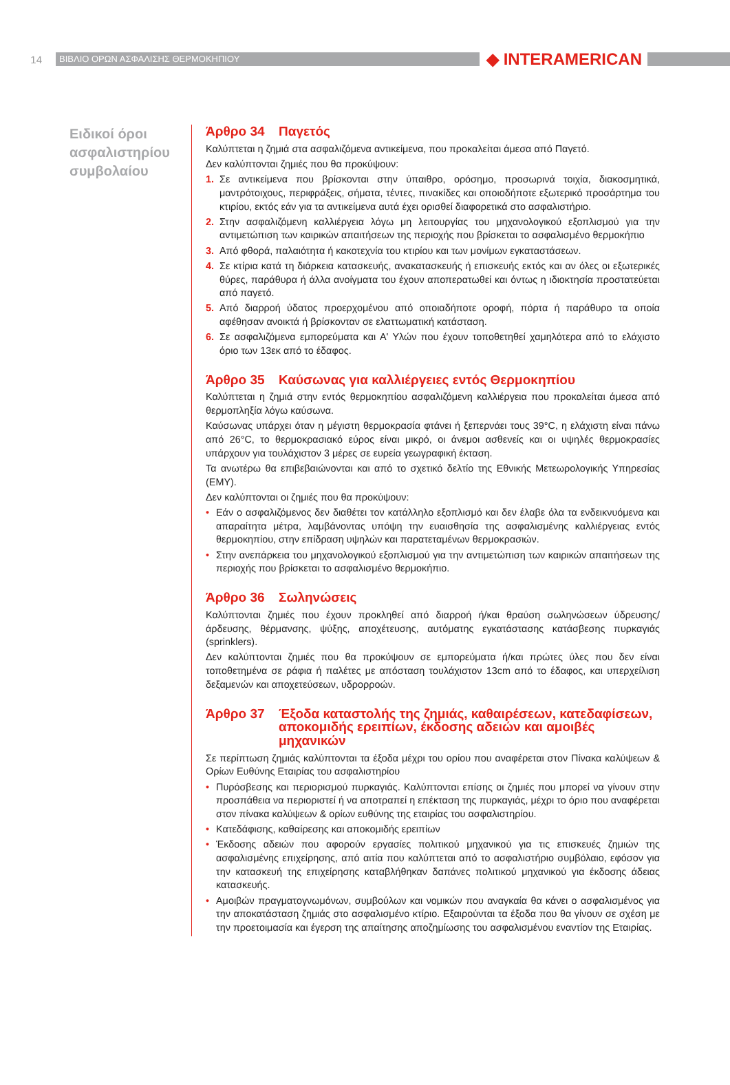14
ΒΙΒΛΙΟ ΟΡΩΝ ΑΣΦΑΛΙΣΗΣ ΘΕΡΜΟΚΗΠΙΟΥ
◆ INTERAMERICAN
Ειδικοί όροι ασφαλιστηρίου συμβολαίου
Άρθρο 34 Παγετός
Καλύπτεται η ζημιά στα ασφαλιζόμενα αντικείμενα, που προκαλείται άμεσα από Παγετό.
Δεν καλύπτονται ζημιές που θα προκύψουν:
1. Σε αντικείμενα που βρίσκονται στην ύπαιθρο, ορόσημο, προσωρινά τοιχία, διακοσμητικά, μαντρότοιχους, περιφράξεις, σήματα, τέντες, πινακίδες και οποιοδήποτε εξωτερικό προσάρτημα του κτιρίου, εκτός εάν για τα αντικείμενα αυτά έχει ορισθεί διαφορετικά στο ασφαλιστήριο.
2. Στην ασφαλιζόμενη καλλιέργεια λόγω μη λειτουργίας του μηχανολογικού εξοπλισμού για την αντιμετώπιση των καιρικών απαιτήσεων της περιοχής που βρίσκεται το ασφαλισμένο θερμοκήπιο
3. Από φθορά, παλαιότητα ή κακοτεχνία του κτιρίου και των μονίμων εγκαταστάσεων.
4. Σε κτίρια κατά τη διάρκεια κατασκευής, ανακατασκευής ή επισκευής εκτός και αν όλες οι εξωτερικές θύρες, παράθυρα ή άλλα ανοίγματα του έχουν αποπερατωθεί και όντως η ιδιοκτησία προστατεύεται από παγετό.
5. Από διαρροή ύδατος προερχομένου από οποιαδήποτε οροφή, πόρτα ή παράθυρο τα οποία αφέθησαν ανοικτά ή βρίσκονταν σε ελαττωματική κατάσταση.
6. Σε ασφαλιζόμενα εμπορεύματα και Α' Υλών που έχουν τοποθετηθεί χαμηλότερα από το ελάχιστο όριο των 13εκ από το έδαφος.
Άρθρο 35 Καύσωνας για καλλιέργειες εντός Θερμοκηπίου
Καλύπτεται η ζημιά στην εντός θερμοκηπίου ασφαλιζόμενη καλλιέργεια που προκαλείται άμεσα από θερμοπληξία λόγω καύσωνα.
Καύσωνας υπάρχει όταν η μέγιστη θερμοκρασία φτάνει ή ξεπερνάει τους 39°C, η ελάχιστη είναι πάνω από 26°C, το θερμοκρασιακό εύρος είναι μικρό, οι άνεμοι ασθενείς και οι υψηλές θερμοκρασίες υπάρχουν για τουλάχιστον 3 μέρες σε ευρεία γεωγραφική έκταση.
Τα ανωτέρω θα επιβεβαιώνονται και από το σχετικό δελτίο της Εθνικής Μετεωρολογικής Υπηρεσίας (ΕΜΥ).
Δεν καλύπτονται οι ζημιές που θα προκύψουν:
• Εάν ο ασφαλιζόμενος δεν διαθέτει τον κατάλληλο εξοπλισμό και δεν έλαβε όλα τα ενδεικνυόμενα και απαραίτητα μέτρα, λαμβάνοντας υπόψη την ευαισθησία της ασφαλισμένης καλλιέργειας εντός θερμοκηπίου, στην επίδραση υψηλών και παρατεταμένων θερμοκρασιών.
• Στην ανεπάρκεια του μηχανολογικού εξοπλισμού για την αντιμετώπιση των καιρικών απαιτήσεων της περιοχής που βρίσκεται το ασφαλισμένο θερμοκήπιο.
Άρθρο 36 Σωληνώσεις
Καλύπτονται ζημιές που έχουν προκληθεί από διαρροή ή/και θραύση σωληνώσεων ύδρευσης/άρδευσης, θέρμανσης, ψύξης, αποχέτευσης, αυτόματης εγκατάστασης κατάσβεσης πυρκαγιάς (sprinklers).
Δεν καλύπτονται ζημιές που θα προκύψουν σε εμπορεύματα ή/και πρώτες ύλες που δεν είναι τοποθετημένα σε ράφια ή παλέτες με απόσταση τουλάχιστον 13cm από το έδαφος, και υπερχείλιση δεξαμενών και αποχετεύσεων, υδρορροών.
Άρθρο 37 Έξοδα καταστολής της ζημιάς, καθαιρέσεων, κατεδαφίσεων, αποκομιδής ερειπίων, έκδοσης αδειών και αμοιβές μηχανικών
Σε περίπτωση ζημιάς καλύπτονται τα έξοδα μέχρι του ορίου που αναφέρεται στον Πίνακα καλύψεων & Ορίων Ευθύνης Εταιρίας του ασφαλιστηρίου
• Πυρόσβεσης και περιορισμού πυρκαγιάς. Καλύπτονται επίσης οι ζημιές που μπορεί να γίνουν στην προσπάθεια να περιοριστεί ή να αποτραπεί η επέκταση της πυρκαγιάς, μέχρι το όριο που αναφέρεται στον πίνακα καλύψεων & ορίων ευθύνης της εταιρίας του ασφαλιστηρίου.
• Κατεδάφισης, καθαίρεσης και αποκομιδής ερειπίων
• Έκδοσης αδειών που αφορούν εργασίες πολιτικού μηχανικού για τις επισκευές ζημιών της ασφαλισμένης επιχείρησης, από αιτία που καλύπτεται από το ασφαλιστήριο συμβόλαιο, εφόσον για την κατασκευή της επιχείρησης καταβλήθηκαν δαπάνες πολιτικού μηχανικού για έκδοσης άδειας κατασκευής.
• Αμοιβών πραγματογνωμόνων, συμβούλων και νομικών που αναγκαία θα κάνει ο ασφαλισμένος για την αποκατάσταση ζημιάς στο ασφαλισμένο κτίριο. Εξαιρούνται τα έξοδα που θα γίνουν σε σχέση με την προετοιμασία και έγερση της απαίτησης αποζημίωσης του ασφαλισμένου εναντίον της Εταιρίας.